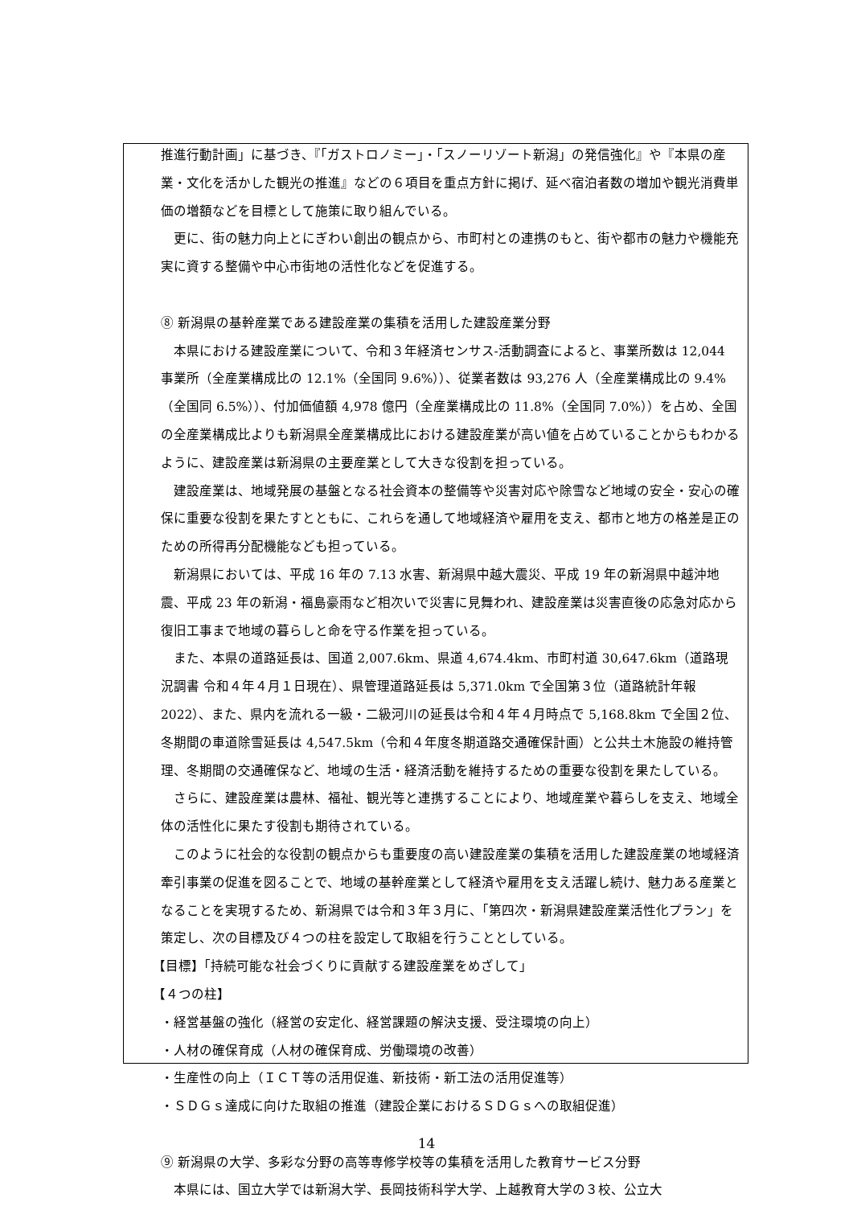推進行動計画」に基づき、『「ガストロノミー」・「スノーリゾート新潟」の発信強化』や『本県の産業・文化を活かした観光の推進』などの６項目を重点方針に掲げ、延べ宿泊者数の増加や観光消費単価の増額などを目標として施策に取り組んでいる。
更に、街の魅力向上とにぎわい創出の観点から、市町村との連携のもと、街や都市の魅力や機能充実に資する整備や中心市街地の活性化などを促進する。
⑧ 新潟県の基幹産業である建設産業の集積を活用した建設産業分野
本県における建設産業について、令和３年経済センサス‐活動調査によると、事業所数は 12,044 事業所（全産業構成比の 12.1%（全国同 9.6%））、従業者数は 93,276 人（全産業構成比の 9.4%（全国同 6.5%））、付加価値額 4,978 億円（全産業構成比の 11.8%（全国同 7.0%））を占め、全国の全産業構成比よりも新潟県全産業構成比における建設産業が高い値を占めていることからもわかるように、建設産業は新潟県の主要産業として大きな役割を担っている。
建設産業は、地域発展の基盤となる社会資本の整備等や災害対応や除雪など地域の安全・安心の確保に重要な役割を果たすとともに、これらを通して地域経済や雇用を支え、都市と地方の格差是正のための所得再分配機能なども担っている。
新潟県においては、平成 16 年の 7.13 水害、新潟県中越大震災、平成 19 年の新潟県中越沖地震、平成 23 年の新潟・福島豪雨など相次いで災害に見舞われ、建設産業は災害直後の応急対応から復旧工事まで地域の暮らしと命を守る作業を担っている。
また、本県の道路延長は、国道 2,007.6km、県道 4,674.4km、市町村道 30,647.6km（道路現況調書 令和４年４月１日現在）、県管理道路延長は 5,371.0km で全国第３位（道路統計年報 2022）、また、県内を流れる一級・二級河川の延長は令和４年４月時点で 5,168.8km で全国２位、冬期間の車道除雪延長は 4,547.5km（令和４年度冬期道路交通確保計画）と公共土木施設の維持管理、冬期間の交通確保など、地域の生活・経済活動を維持するための重要な役割を果たしている。
さらに、建設産業は農林、福祉、観光等と連携することにより、地域産業や暮らしを支え、地域全体の活性化に果たす役割も期待されている。
このように社会的な役割の観点からも重要度の高い建設産業の集積を活用した建設産業の地域経済牽引事業の促進を図ることで、地域の基幹産業として経済や雇用を支え活躍し続け、魅力ある産業となることを実現するため、新潟県では令和３年３月に、「第四次・新潟県建設産業活性化プラン」を策定し、次の目標及び４つの柱を設定して取組を行うこととしている。
【目標】「持続可能な社会づくりに貢献する建設産業をめざして」
【４つの柱】
・経営基盤の強化（経営の安定化、経営課題の解決支援、受注環境の向上）
・人材の確保育成（人材の確保育成、労働環境の改善）
・生産性の向上（ＩＣＴ等の活用促進、新技術・新工法の活用促進等）
・ＳＤＧｓ達成に向けた取組の推進（建設企業におけるＳＤＧｓへの取組促進）
⑨ 新潟県の大学、多彩な分野の高等専修学校等の集積を活用した教育サービス分野
本県には、国立大学では新潟大学、長岡技術科学大学、上越教育大学の３校、公立大
14